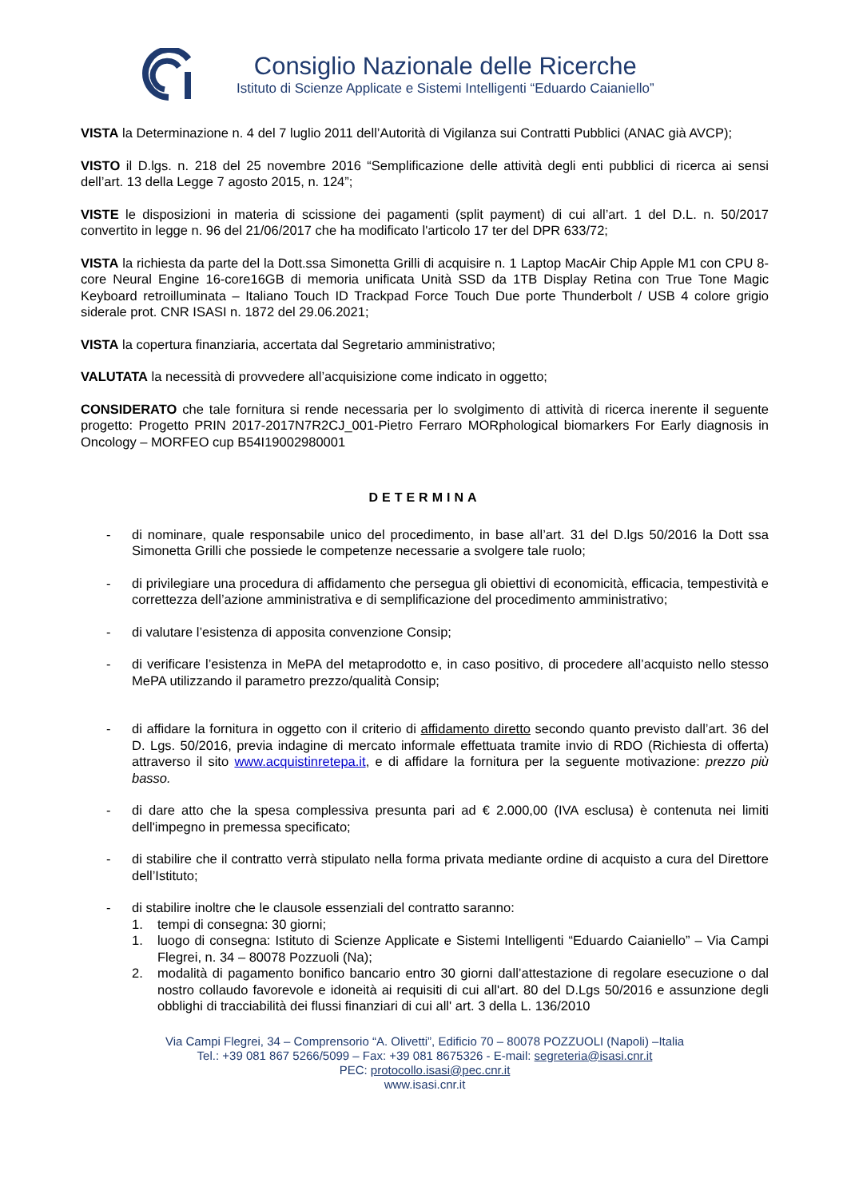Consiglio Nazionale delle Ricerche
Istituto di Scienze Applicate e Sistemi Intelligenti “Eduardo Caianiello”
VISTA la Determinazione n. 4 del 7 luglio 2011 dell’Autorità di Vigilanza sui Contratti Pubblici (ANAC già AVCP);
VISTO il D.lgs. n. 218 del 25 novembre 2016 “Semplificazione delle attività degli enti pubblici di ricerca ai sensi dell’art. 13 della Legge 7 agosto 2015, n. 124”;
VISTE le disposizioni in materia di scissione dei pagamenti (split payment) di cui all’art. 1 del D.L. n. 50/2017 convertito in legge n. 96 del 21/06/2017 che ha modificato l'articolo 17 ter del DPR 633/72;
VISTA la richiesta da parte del la Dott.ssa Simonetta Grilli di acquisire n. 1 Laptop MacAir Chip Apple M1 con CPU 8-core Neural Engine 16-core16GB di memoria unificata Unità SSD da 1TB Display Retina con True Tone Magic Keyboard retroilluminata – Italiano Touch ID Trackpad Force Touch Due porte Thunderbolt / USB 4 colore grigio siderale prot. CNR ISASI n. 1872 del 29.06.2021;
VISTA la copertura finanziaria, accertata dal Segretario amministrativo;
VALUTATA la necessità di provvedere all’acquisizione come indicato in oggetto;
CONSIDERATO che tale fornitura si rende necessaria per lo svolgimento di attività di ricerca inerente il seguente progetto: Progetto PRIN 2017-2017N7R2CJ_001-Pietro Ferraro MORphological biomarkers For Early diagnosis in Oncology – MORFEO cup B54I19002980001
DETERMINA
- di nominare, quale responsabile unico del procedimento, in base all’art. 31 del D.lgs 50/2016 la Dott ssa Simonetta Grilli che possiede le competenze necessarie a svolgere tale ruolo;
- di privilegiare una procedura di affidamento che persegua gli obiettivi di economicità, efficacia, tempestività e correttezza dell’azione amministrativa e di semplificazione del procedimento amministrativo;
- di valutare l’esistenza di apposita convenzione Consip;
- di verificare l’esistenza in MePA del metaprodotto e, in caso positivo, di procedere all’acquisto nello stesso MePA utilizzando il parametro prezzo/qualità Consip;
- di affidare la fornitura in oggetto con il criterio di affidamento diretto secondo quanto previsto dall’art. 36 del D. Lgs. 50/2016, previa indagine di mercato informale effettuata tramite invio di RDO (Richiesta di offerta) attraverso il sito www.acquistinretepa.it, e di affidare la fornitura per la seguente motivazione: prezzo più basso.
- di dare atto che la spesa complessiva presunta pari ad € 2.000,00 (IVA esclusa) è contenuta nei limiti dell'impegno in premessa specificato;
- di stabilire che il contratto verrà stipulato nella forma privata mediante ordine di acquisto a cura del Direttore dell’Istituto;
- di stabilire inoltre che le clausole essenziali del contratto saranno:
1. tempi di consegna: 30 giorni;
1. luogo di consegna: Istituto di Scienze Applicate e Sistemi Intelligenti “Eduardo Caianiello” – Via Campi Flegrei, n. 34 – 80078 Pozzuoli (Na);
2. modalità di pagamento bonifico bancario entro 30 giorni dall’attestazione di regolare esecuzione o dal nostro collaudo favorevole e idoneità ai requisiti di cui all'art. 80 del D.Lgs 50/2016 e assunzione degli obblighi di tracciabilità dei flussi finanziari di cui all' art. 3 della L. 136/2010
Via Campi Flegrei, 34 – Comprensorio “A. Olivetti”, Edificio 70 – 80078 POZZUOLI (Napoli) –Italia
Tel.: +39 081 867 5266/5099 – Fax: +39 081 8675326 - E-mail: segreteria@isasi.cnr.it
PEC: protocollo.isasi@pec.cnr.it
www.isasi.cnr.it